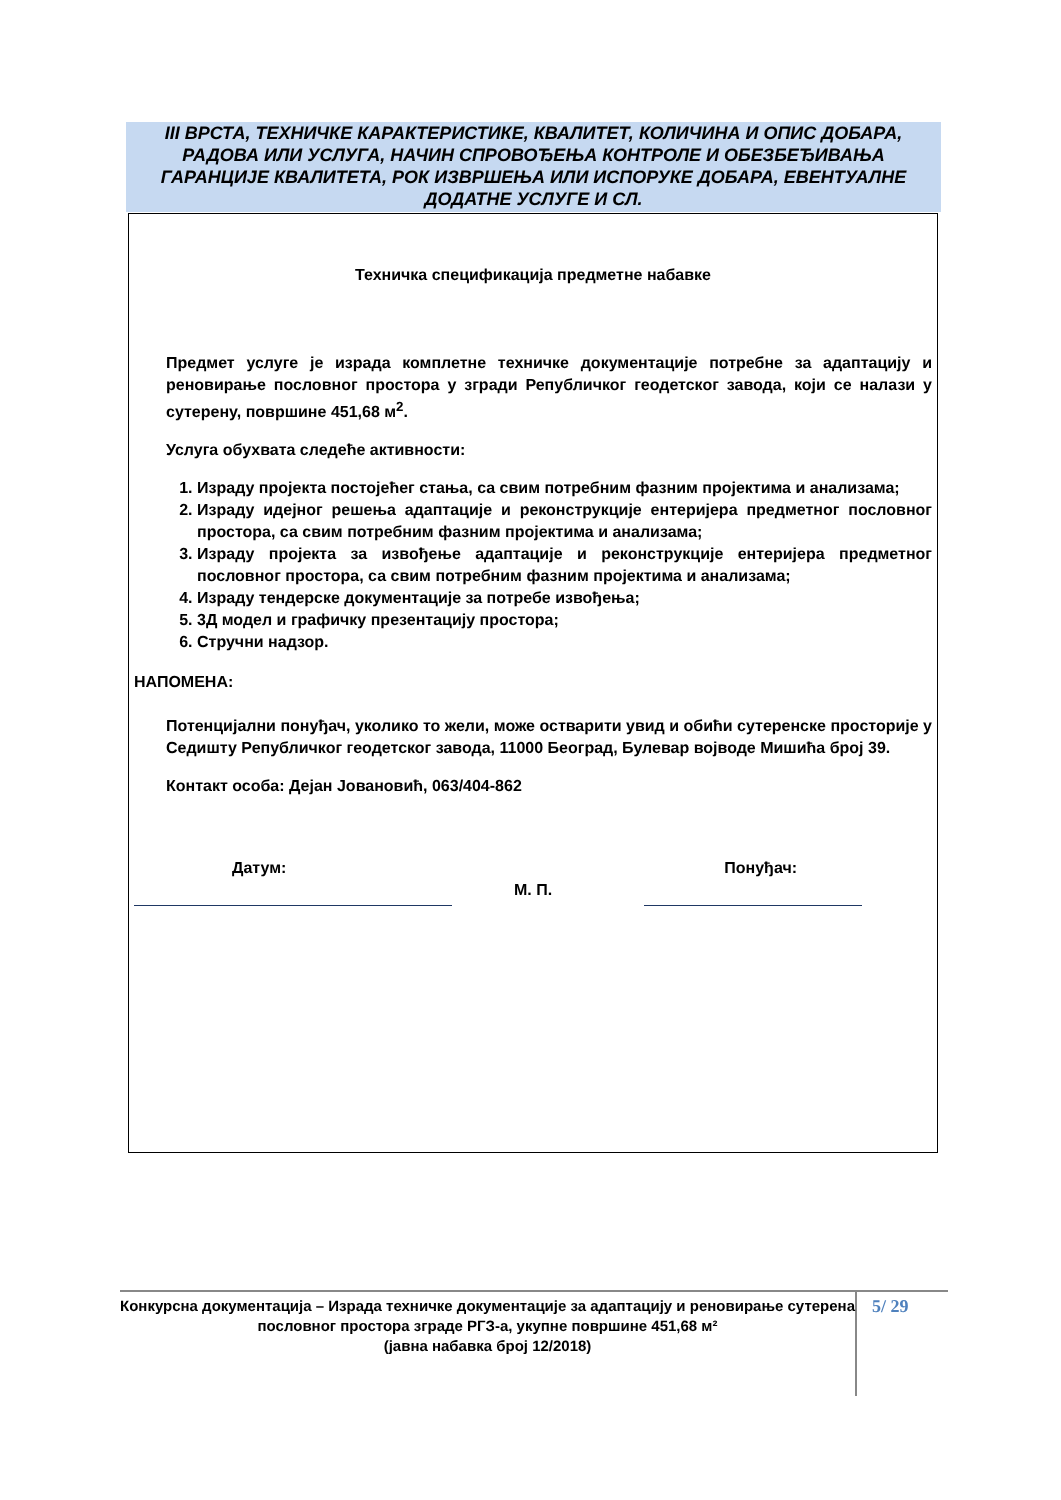III ВРСТА, ТЕХНИЧКЕ КАРАКТЕРИСТИКЕ, КВАЛИТЕТ, КОЛИЧИНА И ОПИС ДОБАРА, РАДОВА ИЛИ УСЛУГА, НАЧИН СПРОВОЂЕЊА КОНТРОЛЕ И ОБЕЗБЕЂИВАЊА ГАРАНЦИЈЕ КВАЛИТЕТА, РОК ИЗВРШЕЊА ИЛИ ИСПОРУКЕ ДОБАРА, ЕВЕНТУАЛНЕ ДОДАТНЕ УСЛУГЕ И СЛ.
Техничка спецификација предметне набавке
Предмет услуге је израда комплетне техничке документације потребне за адаптацију и реновирање пословног простора у згради Републичког геодетског завода, који се налази у сутерену, површине 451,68 м<sup>2</sup>.
Услуга обухвата следеће активности:
1. Израду пројекта постојећег стања, са свим потребним фазним пројектима и анализама;
2. Израду идејног решења адаптације и реконструкције ентеријера предметног пословног простора, са свим потребним фазним пројектима и анализама;
3. Израду пројекта за извођење адаптације и реконструкције ентеријера предметног пословног простора, са свим потребним фазним пројектима и анализама;
4. Израду тендерске документације за потребе извођења;
5. 3Д модел и графичку презентацију простора;
6. Стручни надзор.
НАПОМЕНА:
Потенцијални понуђач, уколико то жели, може остварити увид и обићи сутеренске просторије у Седишту Републичког геодетског завода, 11000 Београд, Булевар војводе Мишића број 39.
Контакт особа: Дејан Јовановић, 063/404-862
Датум: Понуђач:
М. П.
Конкурсна документација – Израда техничке документације за адаптацију и реновирање сутерена пословног простора зграде РГЗ-а, укупне површине 451,68 м²
(јавна набавка број 12/2018)
5/ 29